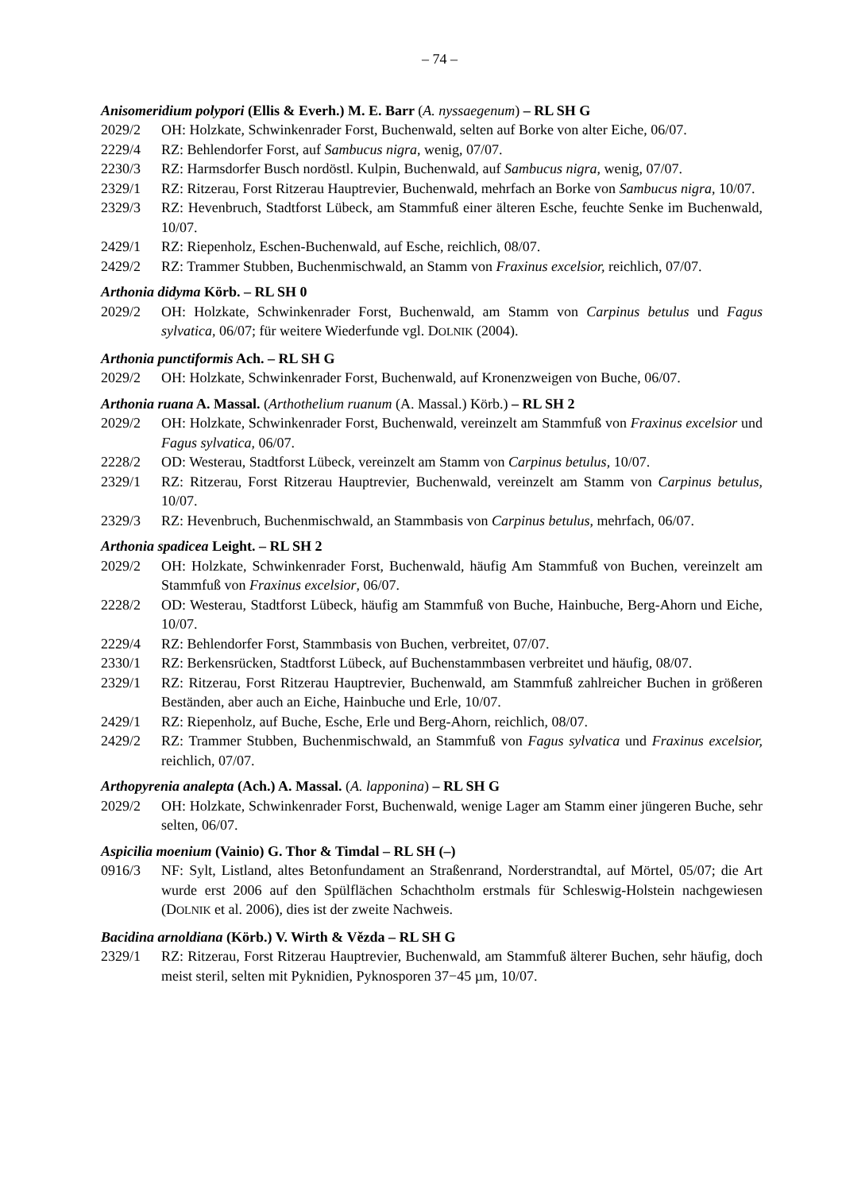– 74 –
Anisomeridium polypori (Ellis & Everh.) M. E. Barr (A. nyssaegenum) – RL SH G
2029/2 OH: Holzkate, Schwinkenrader Forst, Buchenwald, selten auf Borke von alter Eiche, 06/07.
2229/4 RZ: Behlendorfer Forst, auf Sambucus nigra, wenig, 07/07.
2230/3 RZ: Harmsdorfer Busch nordöstl. Kulpin, Buchenwald, auf Sambucus nigra, wenig, 07/07.
2329/1 RZ: Ritzerau, Forst Ritzerau Hauptrevier, Buchenwald, mehrfach an Borke von Sambucus nigra, 10/07.
2329/3 RZ: Hevenbruch, Stadtforst Lübeck, am Stammfuß einer älteren Esche, feuchte Senke im Buchenwald, 10/07.
2429/1 RZ: Riepenholz, Eschen-Buchenwald, auf Esche, reichlich, 08/07.
2429/2 RZ: Trammer Stubben, Buchenmischwald, an Stamm von Fraxinus excelsior, reichlich, 07/07.
Arthonia didyma Körb. – RL SH 0
2029/2 OH: Holzkate, Schwinkenrader Forst, Buchenwald, am Stamm von Carpinus betulus und Fagus sylvatica, 06/07; für weitere Wiederfunde vgl. DOLNIK (2004).
Arthonia punctiformis Ach. – RL SH G
2029/2 OH: Holzkate, Schwinkenrader Forst, Buchenwald, auf Kronenzweigen von Buche, 06/07.
Arthonia ruana A. Massal. (Arthothelium ruanum (A. Massal.) Körb.) – RL SH 2
2029/2 OH: Holzkate, Schwinkenrader Forst, Buchenwald, vereinzelt am Stammfuß von Fraxinus excelsior und Fagus sylvatica, 06/07.
2228/2 OD: Westerau, Stadtforst Lübeck, vereinzelt am Stamm von Carpinus betulus, 10/07.
2329/1 RZ: Ritzerau, Forst Ritzerau Hauptrevier, Buchenwald, vereinzelt am Stamm von Carpinus betulus, 10/07.
2329/3 RZ: Hevenbruch, Buchenmischwald, an Stammbasis von Carpinus betulus, mehrfach, 06/07.
Arthonia spadicea Leight. – RL SH 2
2029/2 OH: Holzkate, Schwinkenrader Forst, Buchenwald, häufig Am Stammfuß von Buchen, vereinzelt am Stammfuß von Fraxinus excelsior, 06/07.
2228/2 OD: Westerau, Stadtforst Lübeck, häufig am Stammfuß von Buche, Hainbuche, Berg-Ahorn und Eiche, 10/07.
2229/4 RZ: Behlendorfer Forst, Stammbasis von Buchen, verbreitet, 07/07.
2330/1 RZ: Berkensrücken, Stadtforst Lübeck, auf Buchenstammbasen verbreitet und häufig, 08/07.
2329/1 RZ: Ritzerau, Forst Ritzerau Hauptrevier, Buchenwald, am Stammfuß zahlreicher Buchen in größeren Beständen, aber auch an Eiche, Hainbuche und Erle, 10/07.
2429/1 RZ: Riepenholz, auf Buche, Esche, Erle und Berg-Ahorn, reichlich, 08/07.
2429/2 RZ: Trammer Stubben, Buchenmischwald, an Stammfuß von Fagus sylvatica und Fraxinus excelsior, reichlich, 07/07.
Arthopyrenia analepta (Ach.) A. Massal. (A. lapponina) – RL SH G
2029/2 OH: Holzkate, Schwinkenrader Forst, Buchenwald, wenige Lager am Stamm einer jüngeren Buche, sehr selten, 06/07.
Aspicilia moenium (Vainio) G. Thor & Timdal – RL SH (–)
0916/3 NF: Sylt, Listland, altes Betonfundament an Straßenrand, Norderstrandtal, auf Mörtel, 05/07; die Art wurde erst 2006 auf den Spülflächen Schachtholm erstmals für Schleswig-Holstein nachgewiesen (DOLNIK et al. 2006), dies ist der zweite Nachweis.
Bacidina arnoldiana (Körb.) V. Wirth & Vězda – RL SH G
2329/1 RZ: Ritzerau, Forst Ritzerau Hauptrevier, Buchenwald, am Stammfuß älterer Buchen, sehr häufig, doch meist steril, selten mit Pyknidien, Pyknosporen 37−45 µm, 10/07.